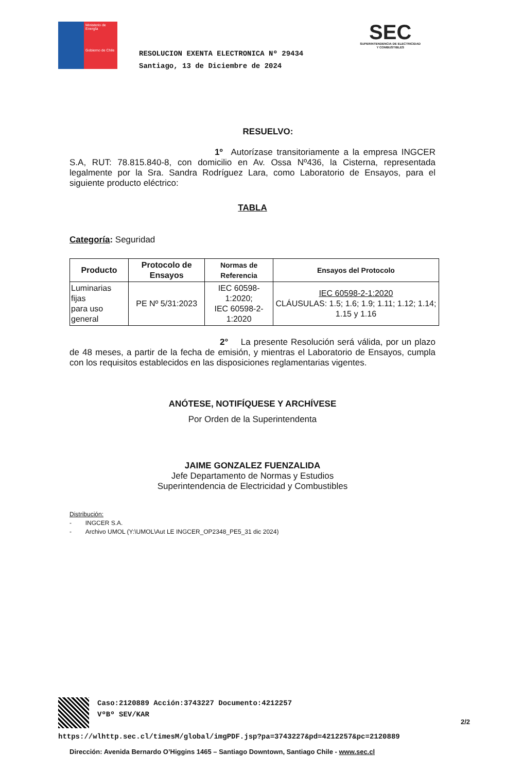Ministerio de Energía
Gobierno de Chile
RESOLUCION EXENTA ELECTRONICA Nº 29434
Santiago, 13 de Diciembre de 2024
SEC
SUPERINTENDENCIA DE ELECTRICIDAD
Y COMBUSTIBLES
RESUELVO:
1º Autorízase transitoriamente a la empresa INGCER S.A, RUT: 78.815.840-8, con domicilio en Av. Ossa Nº436, la Cisterna, representada legalmente por la Sra. Sandra Rodríguez Lara, como Laboratorio de Ensayos, para el siguiente producto eléctrico:
TABLA
Categoría: Seguridad
| Producto | Protocolo de Ensayos | Normas de Referencia | Ensayos del Protocolo |
| --- | --- | --- | --- |
| Luminarias fijas para uso general | PE Nº 5/31:2023 | IEC 60598-1:2020; IEC 60598-2-1:2020 | IEC 60598-2-1:2020 CLÁUSULAS: 1.5; 1.6; 1.9; 1.11; 1.12; 1.14; 1.15 y 1.16 |
2° La presente Resolución será válida, por un plazo de 48 meses, a partir de la fecha de emisión, y mientras el Laboratorio de Ensayos, cumpla con los requisitos establecidos en las disposiciones reglamentarias vigentes.
ANÓTESE, NOTIFÍQUESE Y ARCHÍVESE
Por Orden de la Superintendenta
JAIME GONZALEZ FUENZALIDA
Jefe Departamento de Normas y Estudios
Superintendencia de Electricidad y Combustibles
Distribución:
- INGCER S.A.
- Archivo UMOL (Y:\UMOL\Aut LE INGCER_OP2348_PE5_31 dic 2024)
Caso:2120889 Acción:3743227 Documento:4212257
VºBº SEV/KAR
2/2
https://wlhttp.sec.cl/timesM/global/imgPDF.jsp?pa=3743227&pd=4212257&pc=2120889
Dirección: Avenida Bernardo O’Higgins 1465 – Santiago Downtown, Santiago Chile - www.sec.cl